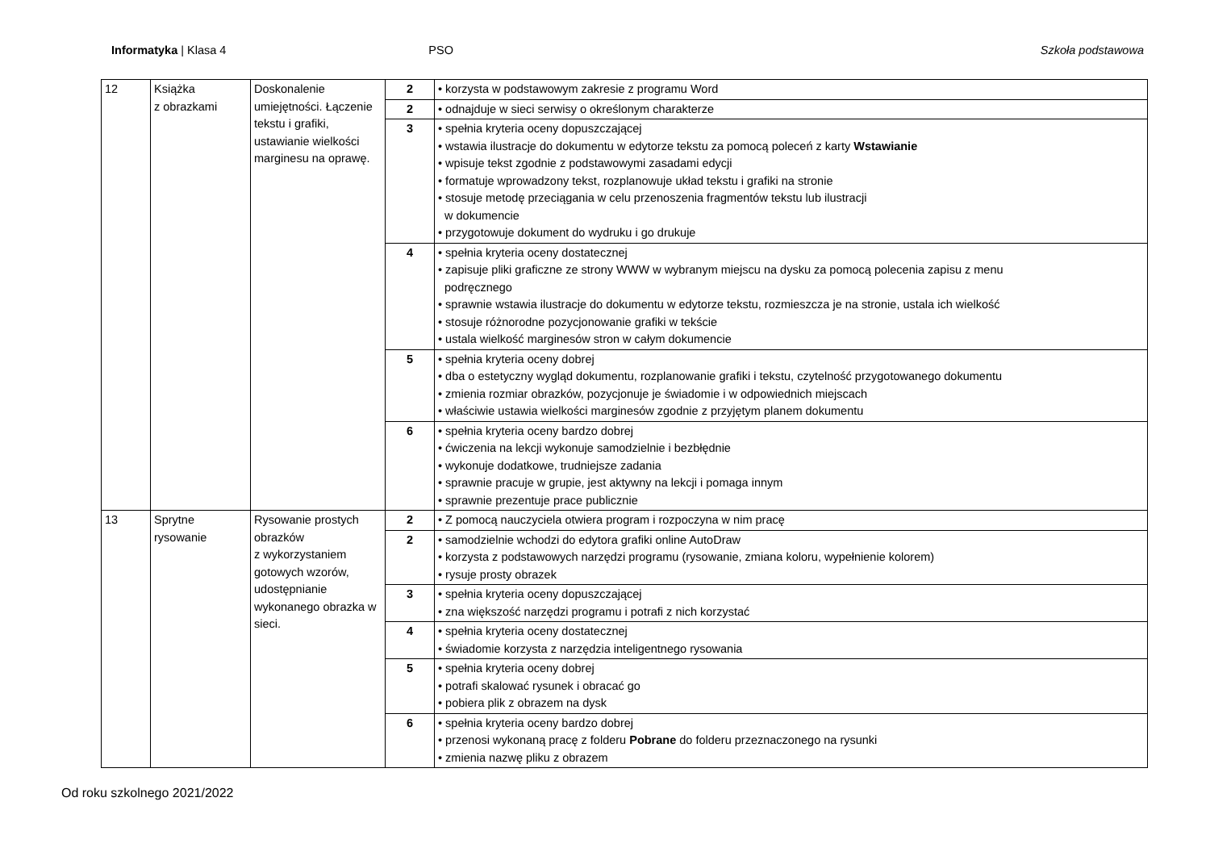Informatyka | Klasa 4 PSO Szkoła podstawowa
| 12 | Książka z obrazkami | Doskonalenie umiejętności. Łączenie tekstu i grafiki, ustawianie wielkości marginesu na oprawę. | 2 | • korzysta w podstawowym zakresie z programu Word |
| | | | 2 | • odnajduje w sieci serwisy o określonym charakterze |
| | | | 3 | • spełnia kryteria oceny dopuszczającej • wstawia ilustracje do dokumentu w edytorze tekstu za pomocą poleceń z karty Wstawianie • wpisuje tekst zgodnie z podstawowymi zasadami edycji • formatuje wprowadzony tekst, rozplanowuje układ tekstu i grafiki na stronie • stosuje metodę przeciągania w celu przenoszenia fragmentów tekstu lub ilustracji w dokumencie • przygotowuje dokument do wydruku i go drukuje |
| | | | 4 | • spełnia kryteria oceny dostatecznej • zapisuje pliki graficzne ze strony WWW w wybranym miejscu na dysku za pomocą polecenia zapisu z menu podręcznego • sprawnie wstawia ilustracje do dokumentu w edytorze tekstu, rozmieszcza je na stronie, ustala ich wielkość • stosuje różnorodne pozycjonowanie grafiki w tekście • ustala wielkość marginesów stron w całym dokumencie |
| | | | 5 | • spełnia kryteria oceny dobrej • dba o estetyczny wygląd dokumentu, rozplanowanie grafiki i tekstu, czytelność przygotowanego dokumentu • zmienia rozmiar obrazków, pozycjonuje je świadomie i w odpowiednich miejscach • właściwie ustawia wielkości marginesów zgodnie z przyjętym planem dokumentu |
| | | | 6 | • spełnia kryteria oceny bardzo dobrej • ćwiczenia na lekcji wykonuje samodzielnie i bezbłędnie • wykonuje dodatkowe, trudniejsze zadania • sprawnie pracuje w grupie, jest aktywny na lekcji i pomaga innym • sprawnie prezentuje prace publicznie |
| 13 | Sprytne rysowanie | Rysowanie prostych obrazków z wykorzystaniem gotowych wzorów, udostępnianie wykonanego obrazka w sieci. | 2 | • Z pomocą nauczyciela otwiera program i rozpoczyna w nim pracę |
| | | | 2 | • samodzielnie wchodzi do edytora grafiki online AutoDraw • korzysta z podstawowych narzędzi programu (rysowanie, zmiana koloru, wypełnienie kolorem) • rysuje prosty obrazek |
| | | | 3 | • spełnia kryteria oceny dopuszczającej • zna większość narzędzi programu i potrafi z nich korzystać |
| | | | 4 | • spełnia kryteria oceny dostatecznej • świadomie korzysta z narzędzia inteligentnego rysowania |
| | | | 5 | • spełnia kryteria oceny dobrej • potrafi skalować rysunek i obracać go • pobiera plik z obrazem na dysk |
| | | | 6 | • spełnia kryteria oceny bardzo dobrej • przenosi wykonaną pracę z folderu Pobrane do folderu przeznaczonego na rysunki • zmienia nazwę pliku z obrazem |
Od roku szkolnego 2021/2022